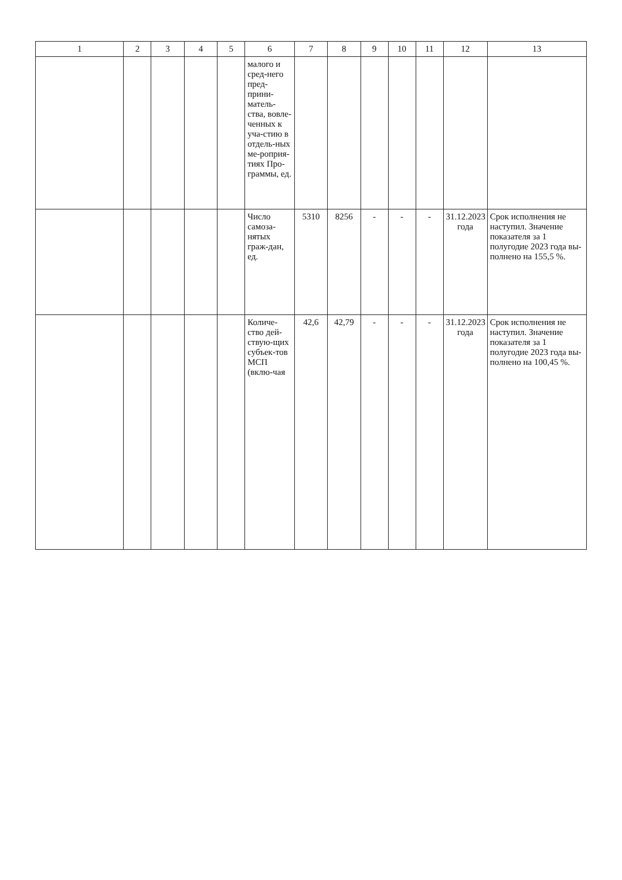| 1 | 2 | 3 | 4 | 5 | 6 | 7 | 8 | 9 | 10 | 11 | 12 | 13 |
| --- | --- | --- | --- | --- | --- | --- | --- | --- | --- | --- | --- | --- |
| | | | | | малого и сред-него пред-прини-матель-ства, вовле-ченных к уча-стию в отдель-ных ме-роприя-тиях Про-граммы, ед. | | | | | | | |
| | | | | | Число самоза-нятых граж-дан, ед. | 5310 | 8256 | - | - | - | 31.12.2023 года | Срок исполнения не наступил. Значение показателя за 1 полугодие 2023 года вы-полнено на 155,5 %. |
| | | | | | Количе-ство дей-ствую-щих субъек-тов МСП (вклю-чая | 42,6 | 42,79 | - | - | - | 31.12.2023 года | Срок исполнения не наступил. Значение показателя за 1 полугодие 2023 года вы-полнено на 100,45 %. |